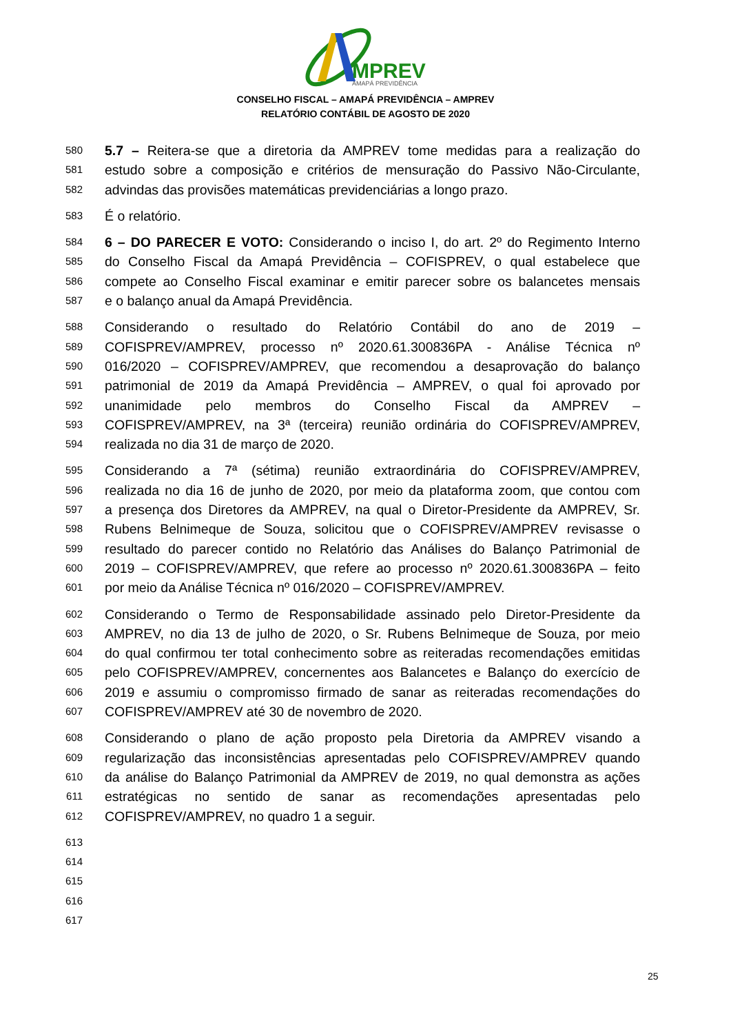MPREV
AMAPÁ PREVIDÊNCIA
CONSELHO FISCAL – AMAPÁ PREVIDÊNCIA – AMPREV
RELATÓRIO CONTÁBIL DE AGOSTO DE 2020
580 5.7 – Reitera-se que a diretoria da AMPREV tome medidas para a realização do
581 estudo sobre a composição e critérios de mensuração do Passivo Não-Circulante,
582 advindas das provisões matemáticas previdenciárias a longo prazo.
583 É o relatório.
584 6 – DO PARECER E VOTO: Considerando o inciso I, do art. 2º do Regimento Interno
585 do Conselho Fiscal da Amapá Previdência – COFISPREV, o qual estabelece que
586 compete ao Conselho Fiscal examinar e emitir parecer sobre os balancetes mensais
587 e o balanço anual da Amapá Previdência.
588 Considerando o resultado do Relatório Contábil do ano de 2019 –
589 COFISPREV/AMPREV, processo nº 2020.61.300836PA - Análise Técnica nº
590 016/2020 – COFISPREV/AMPREV, que recomendou a desaprovação do balanço
591 patrimonial de 2019 da Amapá Previdência – AMPREV, o qual foi aprovado por
592 unanimidade pelo membros do Conselho Fiscal da AMPREV –
593 COFISPREV/AMPREV, na 3ª (terceira) reunião ordinária do COFISPREV/AMPREV,
594 realizada no dia 31 de março de 2020.
595 Considerando a 7ª (sétima) reunião extraordinária do COFISPREV/AMPREV,
596 realizada no dia 16 de junho de 2020, por meio da plataforma zoom, que contou com
597 a presença dos Diretores da AMPREV, na qual o Diretor-Presidente da AMPREV, Sr.
598 Rubens Belnimeque de Souza, solicitou que o COFISPREV/AMPREV revisasse o
599 resultado do parecer contido no Relatório das Análises do Balanço Patrimonial de
600 2019 – COFISPREV/AMPREV, que refere ao processo nº 2020.61.300836PA – feito
601 por meio da Análise Técnica nº 016/2020 – COFISPREV/AMPREV.
602 Considerando o Termo de Responsabilidade assinado pelo Diretor-Presidente da
603 AMPREV, no dia 13 de julho de 2020, o Sr. Rubens Belnimeque de Souza, por meio
604 do qual confirmou ter total conhecimento sobre as reiteradas recomendações emitidas
605 pelo COFISPREV/AMPREV, concernentes aos Balancetes e Balanço do exercício de
606 2019 e assumiu o compromisso firmado de sanar as reiteradas recomendações do
607 COFISPREV/AMPREV até 30 de novembro de 2020.
608 Considerando o plano de ação proposto pela Diretoria da AMPREV visando a
609 regularização das inconsistências apresentadas pelo COFISPREV/AMPREV quando
610 da análise do Balanço Patrimonial da AMPREV de 2019, no qual demonstra as ações
611 estratégicas no sentido de sanar as recomendações apresentadas pelo
612 COFISPREV/AMPREV, no quadro 1 a seguir.
613
614
615
616
617
25